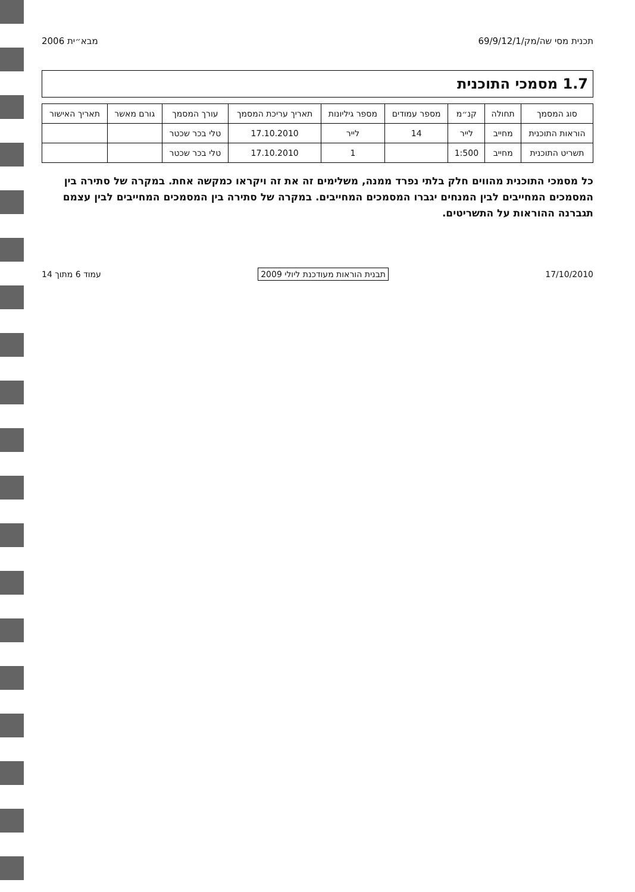תכנית מסי שה/מק/69/9/12/1 מבא״ית 2006
1.7 מסמכי התוכנית
| סוג המסמך | תחולה | קנ״מ | מספר עמודים | מספר גיליונות | תאריך עריכת המסמך | עורך המסמך | גורם מאשר | תאריך האישור |
| --- | --- | --- | --- | --- | --- | --- | --- | --- |
| הוראות התוכנית | מחייב | לייר | 14 | לייר | 17.10.2010 | טלי בכר שכטר | | |
| תשריט התוכנית | מחייב | 1:500 | | 1 | 17.10.2010 | טלי בכר שכטר | | |
כל מסמכי התוכנית מהווים חלק בלתי נפרד ממנה, משלימים זה את זה ויקראו כמקשה אחת. במקרה של סתירה בין המסמכים המחייבים לבין המנחים יגברו המסמכים המחייבים. במקרה של סתירה בין המסמכים המחייבים לבין עצמם תגברנה ההוראות על התשריטים.
17/10/2010 תבנית הוראות מעודכנת ליולי 2009 עמוד 6 מתוך 14